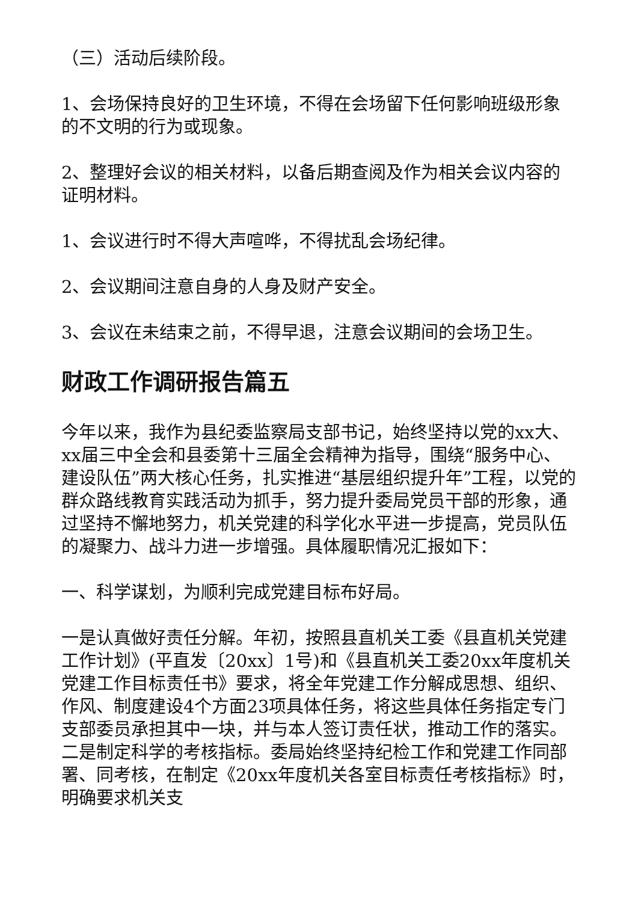（三）活动后续阶段。
1、会场保持良好的卫生环境，不得在会场留下任何影响班级形象的不文明的行为或现象。
2、整理好会议的相关材料，以备后期查阅及作为相关会议内容的证明材料。
1、会议进行时不得大声喧哗，不得扰乱会场纪律。
2、会议期间注意自身的人身及财产安全。
3、会议在未结束之前，不得早退，注意会议期间的会场卫生。
财政工作调研报告篇五
今年以来，我作为县纪委监察局支部书记，始终坚持以党的xx大、xx届三中全会和县委第十三届全会精神为指导，围绕“服务中心、建设队伍”两大核心任务，扎实推进“基层组织提升年”工程，以党的群众路线教育实践活动为抓手，努力提升委局党员干部的形象，通过坚持不懈地努力，机关党建的科学化水平进一步提高，党员队伍的凝聚力、战斗力进一步增强。具体履职情况汇报如下：
一、科学谋划，为顺利完成党建目标布好局。
一是认真做好责任分解。年初，按照县直机关工委《县直机关党建工作计划》(平直发〔20xx〕1号)和《县直机关工委20xx年度机关党建工作目标责任书》要求，将全年党建工作分解成思想、组织、作风、制度建设4个方面23项具体任务，将这些具体任务指定专门支部委员承担其中一块，并与本人签订责任状，推动工作的落实。二是制定科学的考核指标。委局始终坚持纪检工作和党建工作同部署、同考核，在制定《20xx年度机关各室目标责任考核指标》时，明确要求机关支